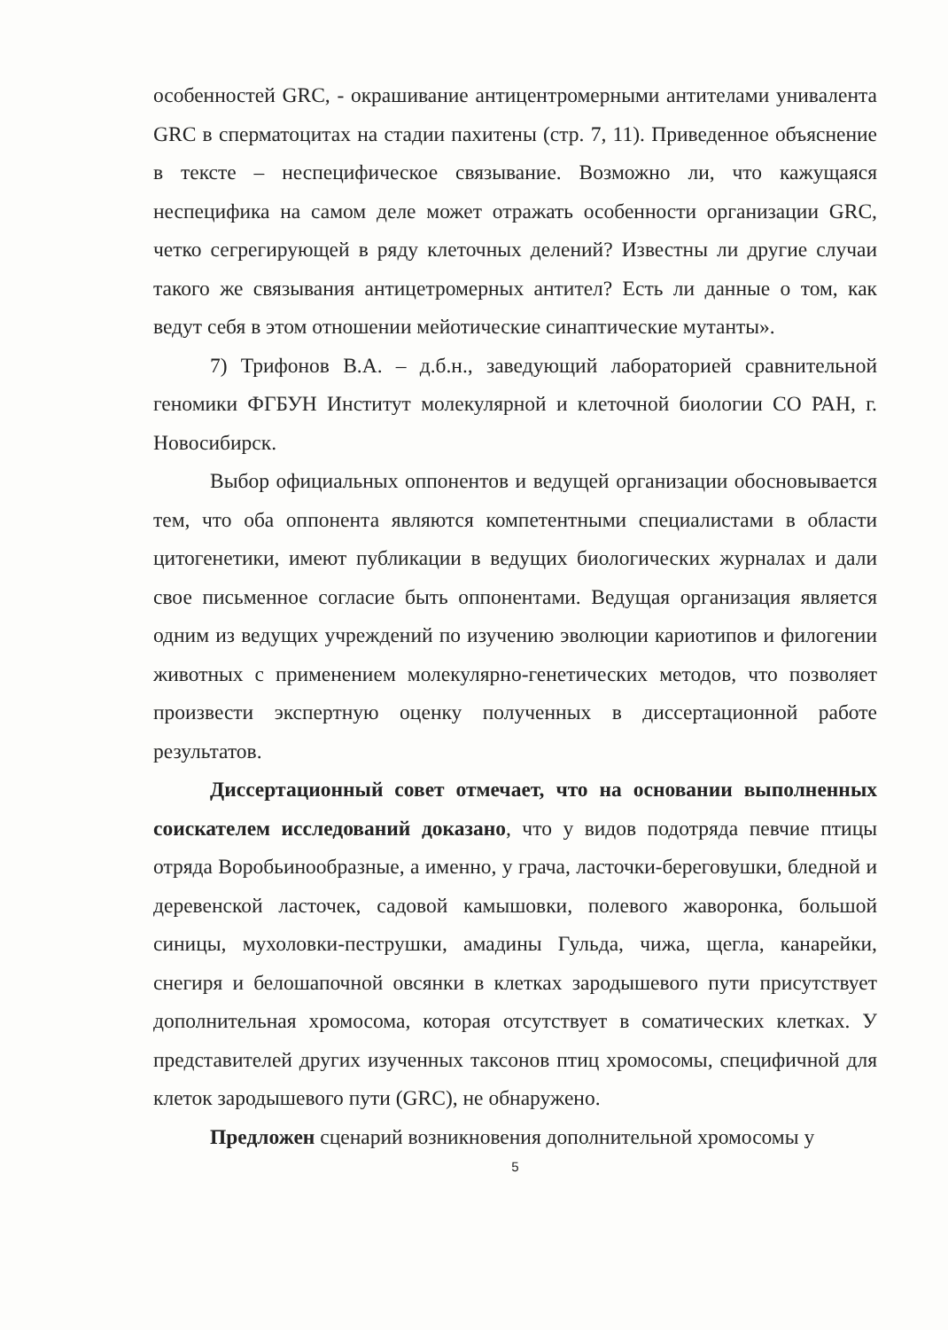особенностей GRC, - окрашивание антицентромерными антителами унивалента GRC в сперматоцитах на стадии пахитены (стр. 7, 11). Приведенное объяснение в тексте – неспецифическое связывание. Возможно ли, что кажущаяся неспецифика на самом деле может отражать особенности организации GRC, четко сегрегирующей в ряду клеточных делений? Известны ли другие случаи такого же связывания антицетромерных антител? Есть ли данные о том, как ведут себя в этом отношении мейотические синаптические мутанты».
7) Трифонов В.А. – д.б.н., заведующий лабораторией сравнительной геномики ФГБУН Институт молекулярной и клеточной биологии СО РАН, г. Новосибирск.
Выбор официальных оппонентов и ведущей организации обосновывается тем, что оба оппонента являются компетентными специалистами в области цитогенетики, имеют публикации в ведущих биологических журналах и дали свое письменное согласие быть оппонентами. Ведущая организация является одним из ведущих учреждений по изучению эволюции кариотипов и филогении животных с применением молекулярно-генетических методов, что позволяет произвести экспертную оценку полученных в диссертационной работе результатов.
Диссертационный совет отмечает, что на основании выполненных соискателем исследований доказано, что у видов подотряда певчие птицы отряда Воробьинообразные, а именно, у грача, ласточки-береговушки, бледной и деревенской ласточек, садовой камышовки, полевого жаворонка, большой синицы, мухоловки-пеструшки, амадины Гульда, чижа, щегла, канарейки, снегиря и белошапочной овсянки в клетках зародышевого пути присутствует дополнительная хромосома, которая отсутствует в соматических клетках. У представителей других изученных таксонов птиц хромосомы, специфичной для клеток зародышевого пути (GRC), не обнаружено.
Предложен сценарий возникновения дополнительной хромосомы у
5